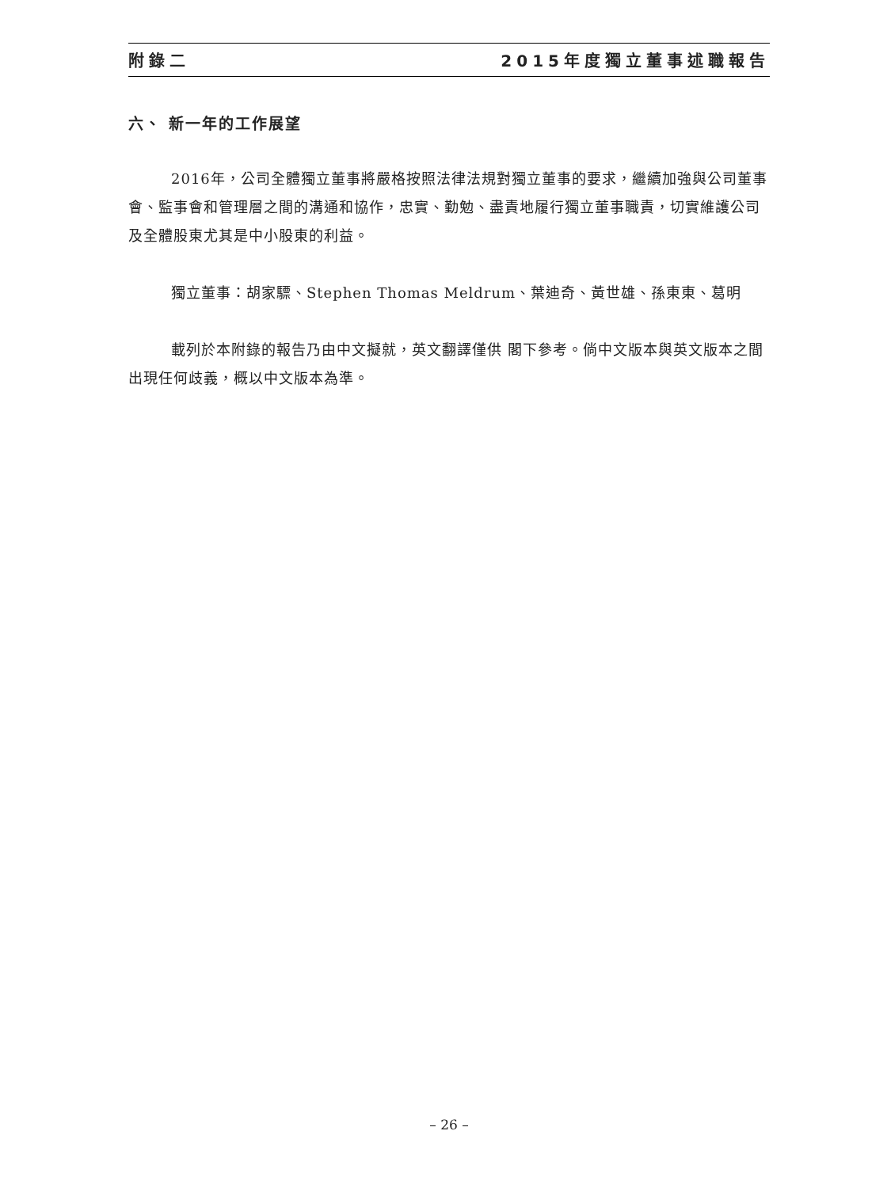附錄二 2015年度獨立董事述職報告
六、 新一年的工作展望
2016年，公司全體獨立董事將嚴格按照法律法規對獨立董事的要求，繼續加強與公司董事會、監事會和管理層之間的溝通和協作，忠實、勤勉、盡責地履行獨立董事職責，切實維護公司及全體股東尤其是中小股東的利益。
獨立董事：胡家驃、Stephen Thomas Meldrum、葉迪奇、黃世雄、孫東東、葛明
載列於本附錄的報告乃由中文擬就，英文翻譯僅供 閣下參考。倘中文版本與英文版本之間出現任何歧義，概以中文版本為準。
– 26 –